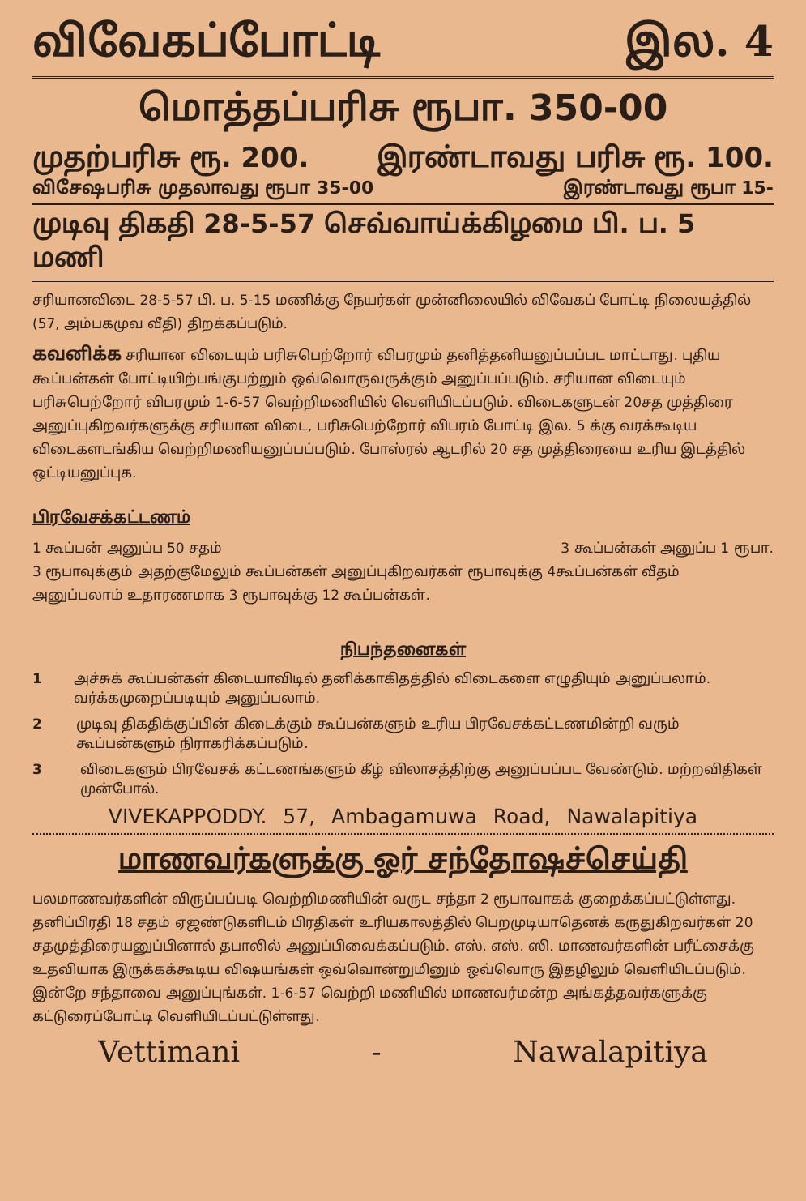விவேகப்போட்டி இல. 4
மொத்தப்பரிசு ரூபா. 350-00
முதற்பரிசு ரூ. 200. இரண்டாவது பரிசு ரூ. 100.
விசேஷபரிசு முதலாவது ரூபா 35-00 இரண்டாவது ரூபா 15-
முடிவு திகதி 28-5-57 செவ்வாய்க்கிழமை பி. ப. 5 மணி
சரியானவிடை 28-5-57 பி. ப. 5-15 மணிக்கு நேயர்கள் முன்னிலையில் விவேகப் போட்டி நிலையத்தில் (57, அம்பகமுவ வீதி) திறக்கப்படும்.
கவனிக்க சரியான விடையும் பரிசுபெற்றோர் விபரமும் தனித்தனியனுப்பப்பட மாட்டாது. புதிய கூப்பன்கள் போட்டியிற்பங்குபற்றும் ஒவ்வொருவருக்கும் அனுப்பப்படும். சரியான விடையும் பரிசுபெற்றோர் விபரமும் 1-6-57 வெற்றிமணியில் வெளியிடப்படும். விடைகளுடன் 20சத முத்திரை அனுப்புகிறவர்களுக்கு சரியான விடை, பரிசுபெற்றோர் விபரம் போட்டி இல. 5 க்கு வரக்கூடிய விடைகளடங்கிய வெற்றிமணியனுப்பப்படும். போஸ்ரல் ஆடரில் 20 சத முத்திரையை உரிய இடத்தில் ஒட்டியனுப்புக.
பிரவேசக்கட்டணம்
1 கூப்பன் அனுப்ப 50 சதம் 3 கூப்பன்கள் அனுப்ப 1 ரூபா.
3 ரூபாவுக்கும் அதற்குமேலும் கூப்பன்கள் அனுப்புகிறவர்கள் ரூபாவுக்கு 4கூப்பன்கள் வீதம் அனுப்பலாம் உதாரணமாக 3 ரூபாவுக்கு 12 கூப்பன்கள்.
நிபந்தனைகள்
1 அச்சுக் கூப்பன்கள் கிடையாவிடில் தனிக்காகிதத்தில் விடைகளை எழுதியும் அனுப்பலாம். வர்க்கமுறைப்படியும் அனுப்பலாம்.
2 முடிவு திகதிக்குப்பின் கிடைக்கும் கூப்பன்களும் உரிய பிரவேசக்கட்டணமின்றி வரும் கூப்பன்களும் நிராகரிக்கப்படும்.
3 விடைகளும் பிரவேசக் கட்டணங்களும் கீழ் விலாசத்திற்கு அனுப்பப்பட வேண்டும். மற்றவிதிகள் முன்போல்.
VIVEKAPPODDY. 57, Ambagamuwa Road, Nawalapitiya
மாணவர்களுக்கு ஓர் சந்தோஷச்செய்தி
பலமாணவர்களின் விருப்பப்படி வெற்றிமணியின் வருட சந்தா 2 ரூபாவாகக் குறைக்கப்பட்டுள்ளது. தனிப்பிரதி 18 சதம் ஏஜண்டுகளிடம் பிரதிகள் உரியகாலத்தில் பெறமுடியாதெனக் கருதுகிறவர்கள் 20 சதமுத்திரையனுப்பினால் தபாலில் அனுப்பிவைக்கப்படும். எஸ். எஸ். ஸி. மாணவர்களின் பரீட்சைக்கு உதவியாக இருக்கக்கூடிய விஷயங்கள் ஒவ்வொன்றுமினும் ஒவ்வொரு இதழிலும் வெளியிடப்படும். இன்றே சந்தாவை அனுப்புங்கள். 1-6-57 வெற்றி மணியில் மாணவர்மன்ற அங்கத்தவர்களுக்கு கட்டுரைப்போட்டி வெளியிடப்பட்டுள்ளது.
Vettimani - Nawalapitiya